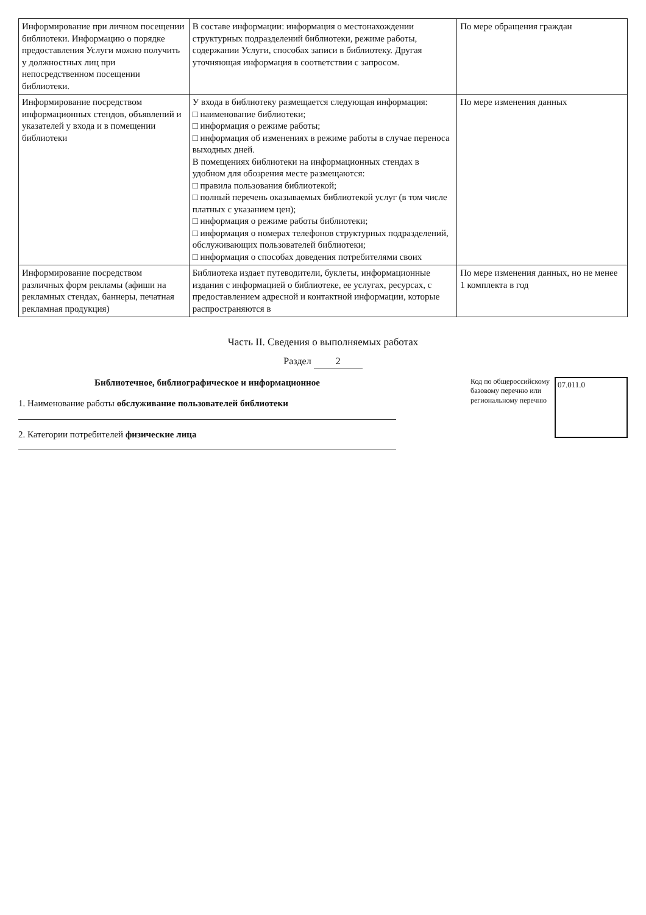| Информирование при личном посещении библиотеки. Информацию о порядке предоставления Услуги можно получить у должностных лиц при непосредственном посещении библиотеки. | В составе информации: информация о местонахождении структурных подразделений библиотеки, режиме работы, содержании Услуги, способах записи в библиотеку. Другая уточняющая информация в соответствии с запросом. | По мере обращения граждан |
| Информирование посредством информационных стендов, объявлений и указателей у входа и в помещении библиотеки | У входа в библиотеку размещается следующая информация: □ наименование библиотеки; □ информация о режиме работы; □ информация об изменениях в режиме работы в случае переноса выходных дней. В помещениях библиотеки на информационных стендах в удобном для обозрения месте размещаются: □ правила пользования библиотекой; □ полный перечень оказываемых библиотекой услуг (в том числе платных с указанием цен); □ информация о режиме работы библиотеки; □ информация о номерах телефонов структурных подразделений, обслуживающих пользователей библиотеки; □ информация о способах доведения потребителями своих | По мере изменения данных |
| Информирование посредством различных форм рекламы (афиши на рекламных стендах, баннеры, печатная рекламная продукция) | Библиотека издает путеводители, буклеты, информационные издания с информацией о библиотеке, ее услугах, ресурсах, с предоставлением адресной и контактной информации, которые распространяются в | По мере изменения данных, но не менее 1 комплекта в год |
Часть II. Сведения о выполняемых работах
Раздел 2
Библиотечное, библиографическое и информационное
1. Наименование работы обслуживание пользователей библиотеки
2. Категории потребителей физические лица
Код по общероссийскому
базовому перечню или
региональному перечню
07.011.0